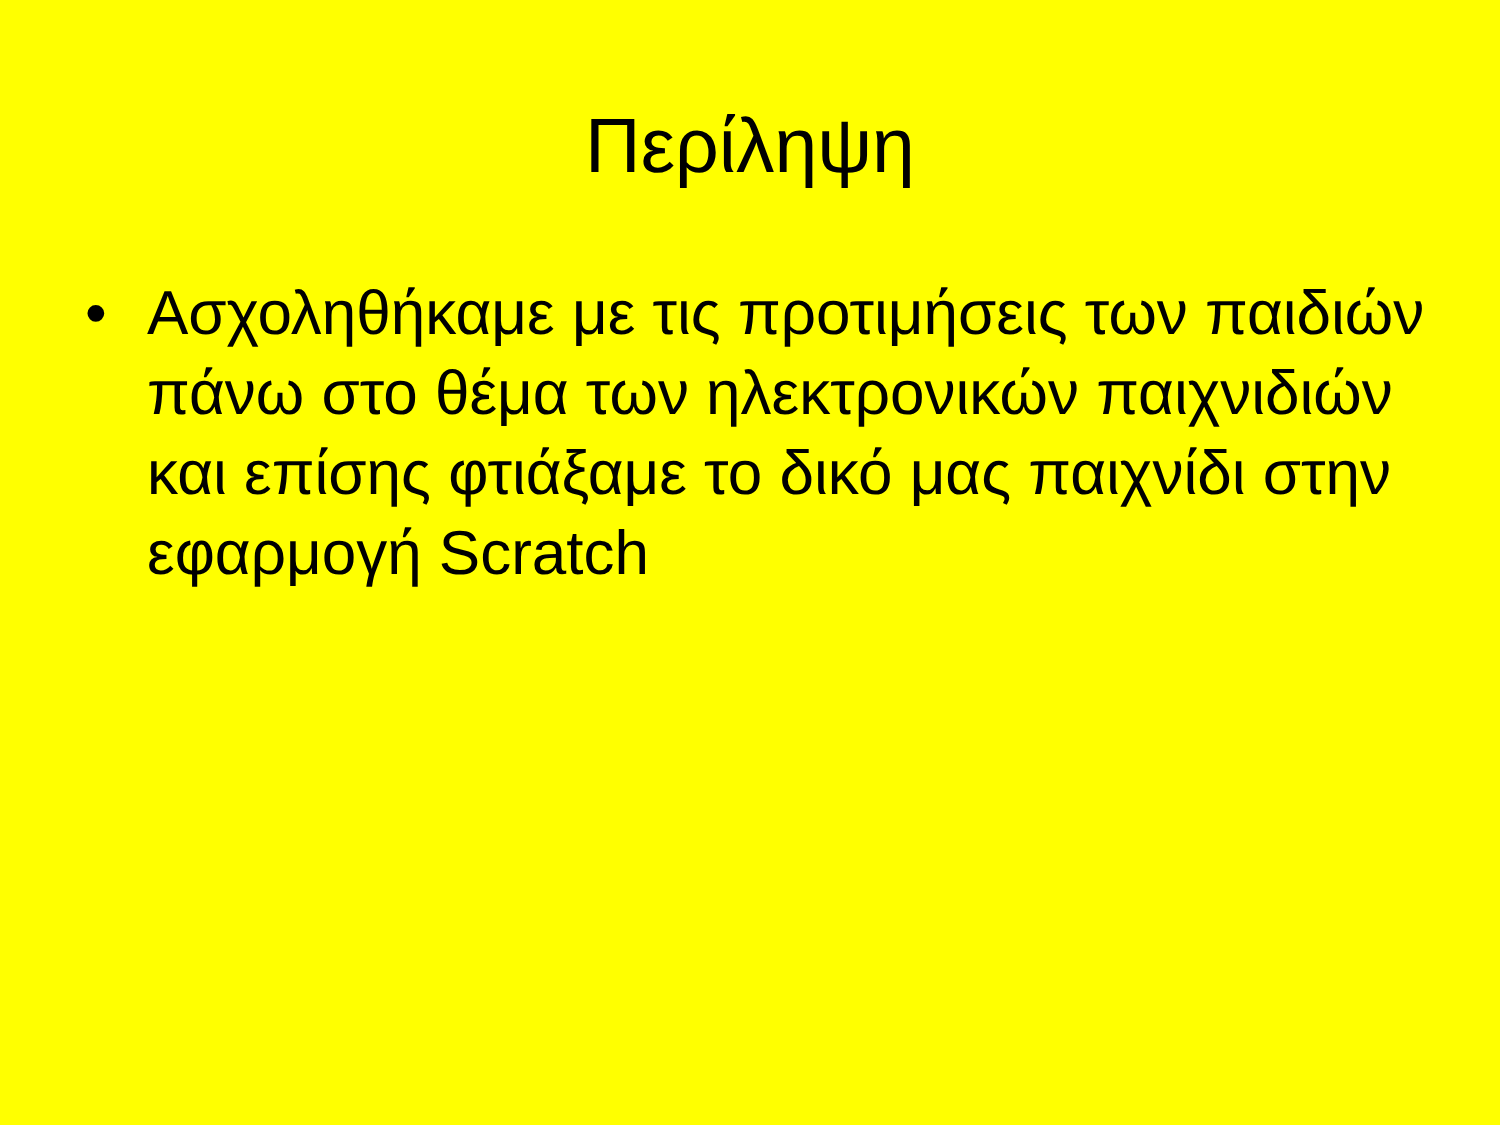Περίληψη
• Ασχοληθήκαμε με τις προτιμήσεις των παιδιών πάνω στο θέμα των ηλεκτρονικών παιχνιδιών και επίσης φτιάξαμε το δικό μας παιχνίδι στην εφαρμογή Scratch